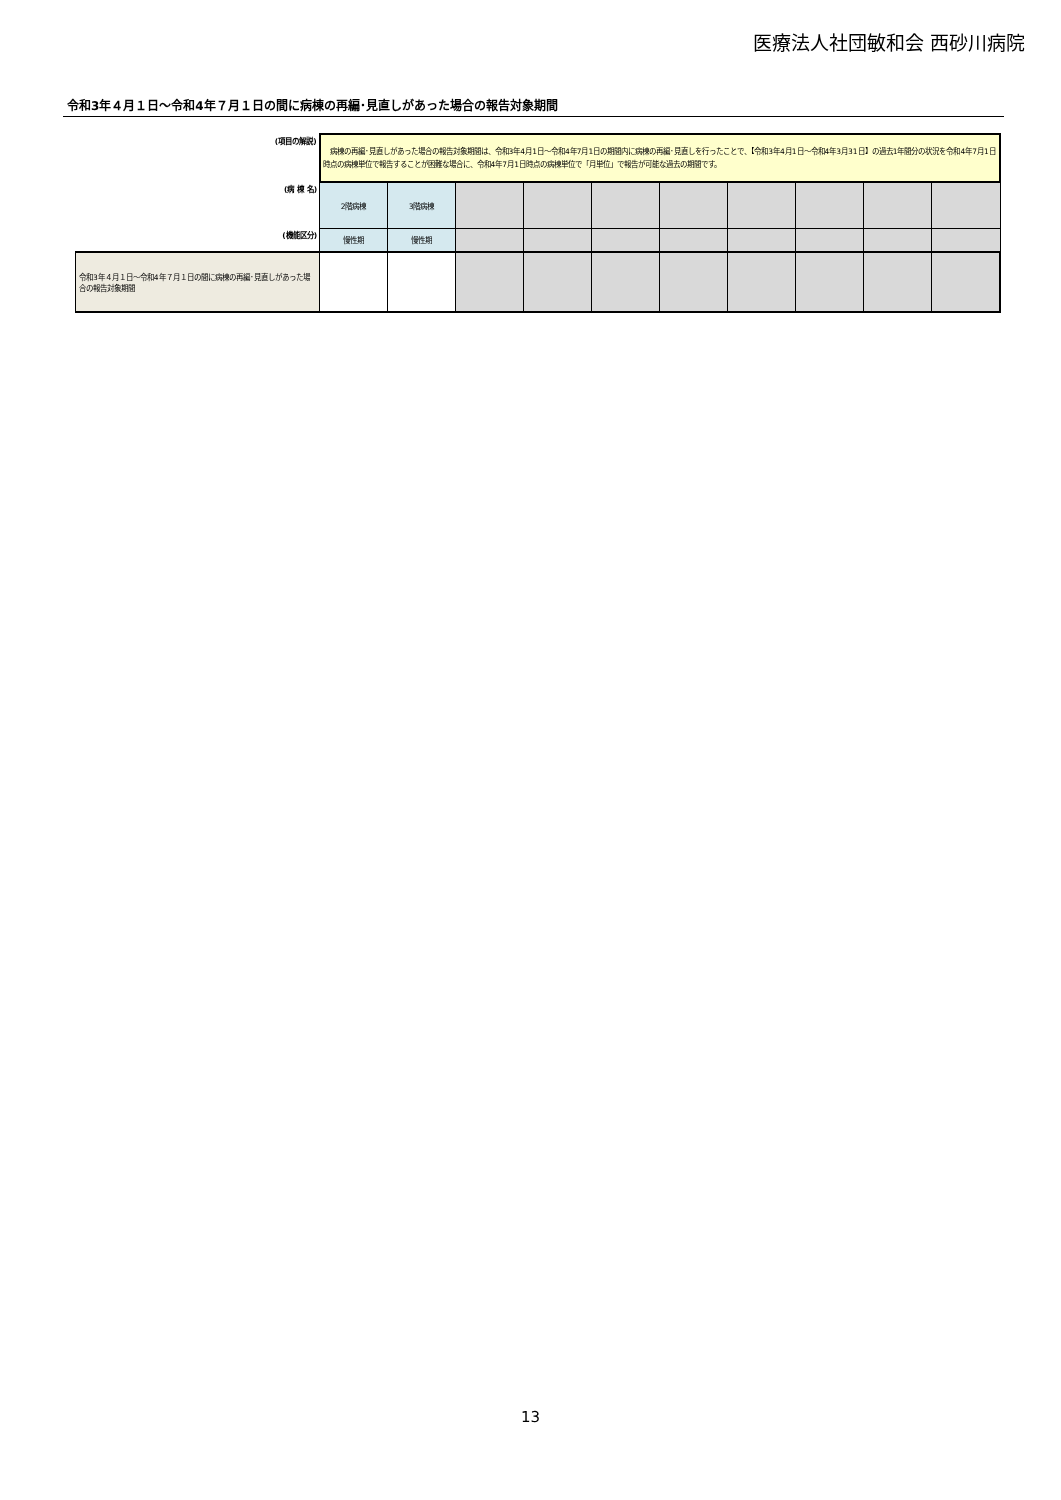医療法人社団敏和会 西砂川病院
令和3年４月１日～令和4年７月１日の間に病棟の再編･見直しがあった場合の報告対象期間
| (項目の解説) | 病棟の再編･見直しがあった場合の報告対象期間は、令和3年4月1日～令和4年7月1日の期間内に病棟の再編･見直しを行ったことで、【令和3年4月1日～令和4年3月31日】の過去1年間分の状況を令和4年7月1日時点の病棟単位で報告することが困難な場合に、令和4年7月1日時点の病棟単位で「月単位」で報告が可能な過去の期間です。 | | | | | | | | | |
| (病 棟 名) | 2階病棟 | 3階病棟 | | | | | | | | |
| (機能区分) | 慢性期 | 慢性期 | | | | | | | | |
| 令和3年４月１日～令和4年７月１日の間に病棟の再編･見直しがあった場合の報告対象期間 | | | | | | | | | | |
13